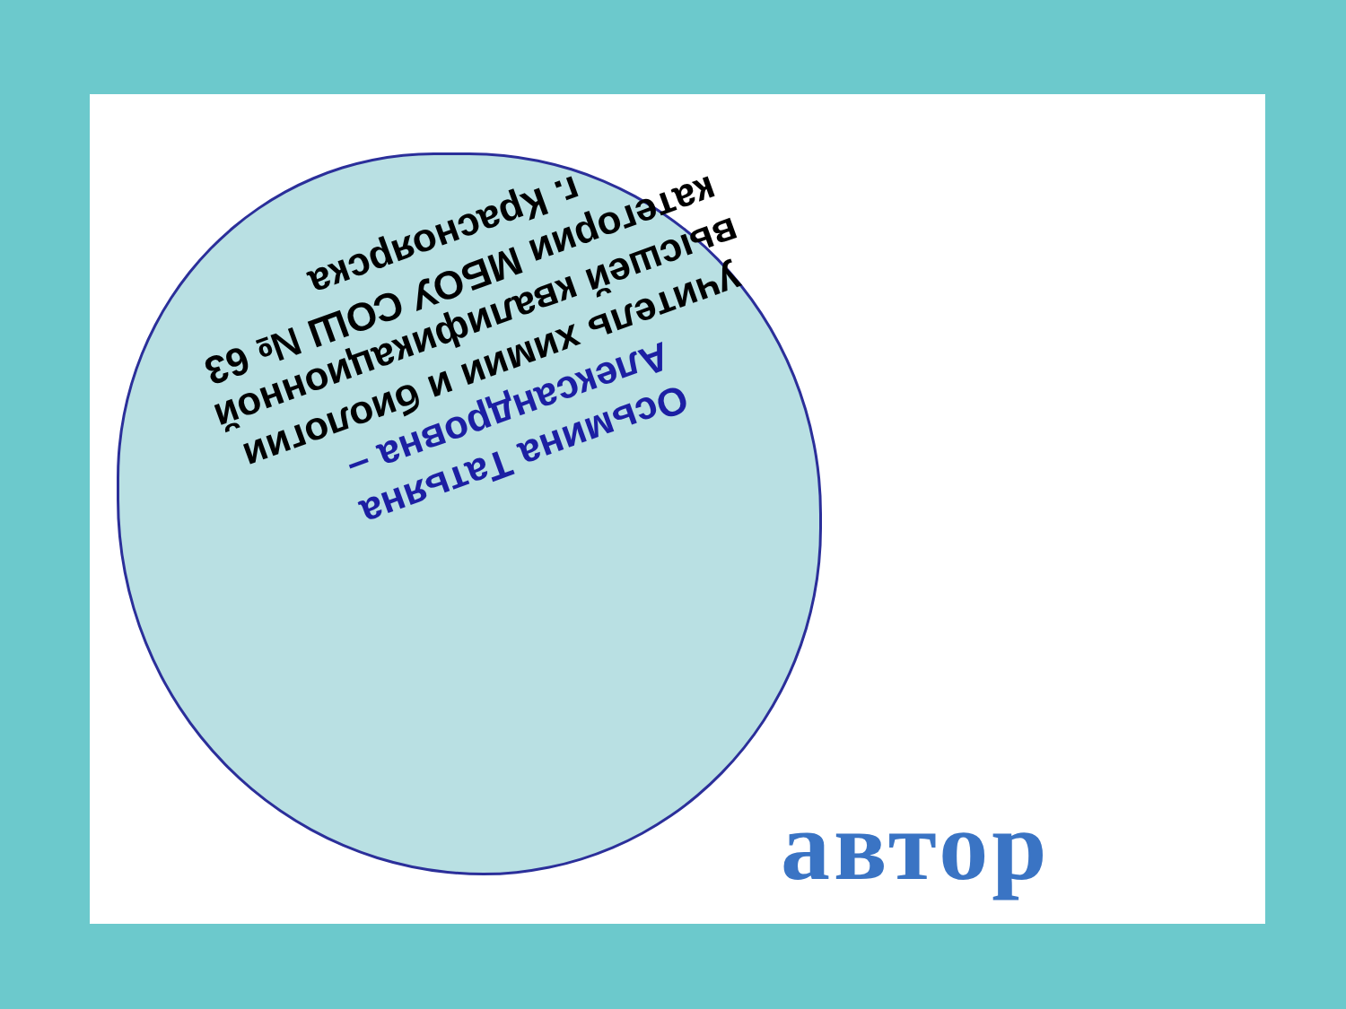Осьмина Татьяна Александровна –
учитель химии и биологии высшей квалификационной категории МБОУ СОШ № 63 г. Красноярска
автор